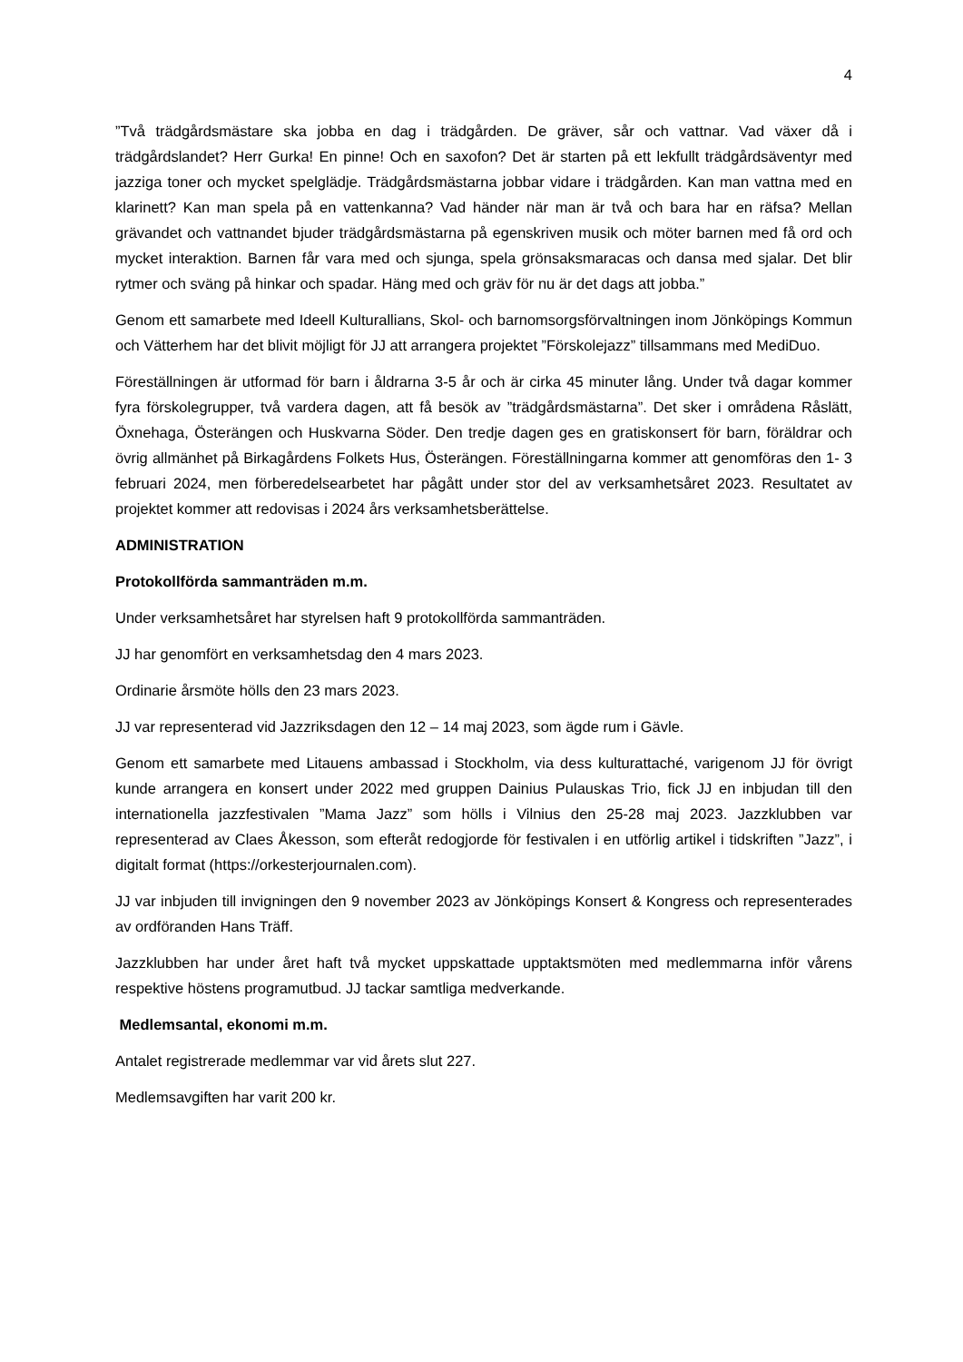4
”Två trädgårdsmästare ska jobba en dag i trädgården. De gräver, sår och vattnar. Vad växer då i trädgårdslandet? Herr Gurka! En pinne! Och en saxofon? Det är starten på ett lekfullt trädgårdsäventyr med jazziga toner och mycket spelglädje. Trädgårdsmästarna jobbar vidare i trädgården. Kan man vattna med en klarinett? Kan man spela på en vattenkanna? Vad händer när man är två och bara har en räfsa? Mellan grävandet och vattnandet bjuder trädgårdsmästarna på egenskriven musik och möter barnen med få ord och mycket interaktion. Barnen får vara med och sjunga, spela grönsaksmaracas och dansa med sjalar. Det blir rytmer och sväng på hinkar och spadar. Häng med och gräv för nu är det dags att jobba.”
Genom ett samarbete med Ideell Kulturallians, Skol- och barnomsorgsförvaltningen inom Jönköpings Kommun och Vätterhem har det blivit möjligt för JJ att arrangera projektet ”Förskolejazz” tillsammans med MediDuo.
Föreställningen är utformad för barn i åldrarna 3-5 år och är cirka 45 minuter lång. Under två dagar kommer fyra förskolegrupper, två vardera dagen, att få besök av ”trädgårdsmästarna”. Det sker i områdena Råslätt, Öxnehaga, Österängen och Huskvarna Söder. Den tredje dagen ges en gratiskonsert för barn, föräldrar och övrig allmänhet på Birkagårdens Folkets Hus, Österängen. Föreställningarna kommer att genomföras den 1- 3 februari 2024, men förberedelsearbetet har pågått under stor del av verksamhetsåret 2023. Resultatet av projektet kommer att redovisas i 2024 års verksamhetsberättelse.
ADMINISTRATION
Protokollförda sammanträden m.m.
Under verksamhetsåret har styrelsen haft 9 protokollförda sammanträden.
JJ har genomfört en verksamhetsdag den 4 mars 2023.
Ordinarie årsmöte hölls den 23 mars 2023.
JJ var representerad vid Jazzriksdagen den 12 – 14 maj 2023, som ägde rum i Gävle.
Genom ett samarbete med Litauens ambassad i Stockholm, via dess kulturattaché, varigenom JJ för övrigt kunde arrangera en konsert under 2022 med gruppen Dainius Pulauskas Trio, fick JJ en inbjudan till den internationella jazzfestivalen ”Mama Jazz” som hölls i Vilnius den 25-28 maj 2023. Jazzklubben var representerad av Claes Åkesson, som efteråt redogjorde för festivalen i en utförlig artikel i tidskriften ”Jazz”, i digitalt format (https://orkesterjournalen.com).
JJ var inbjuden till invigningen den 9 november 2023 av Jönköpings Konsert & Kongress och representerades av ordföranden Hans Träff.
Jazzklubben har under året haft två mycket uppskattade upptaktsmöten med medlemmarna inför vårens respektive höstens programutbud. JJ tackar samtliga medverkande.
Medlemsantal, ekonomi m.m.
Antalet registrerade medlemmar var vid årets slut 227.
Medlemsavgiften har varit 200 kr.